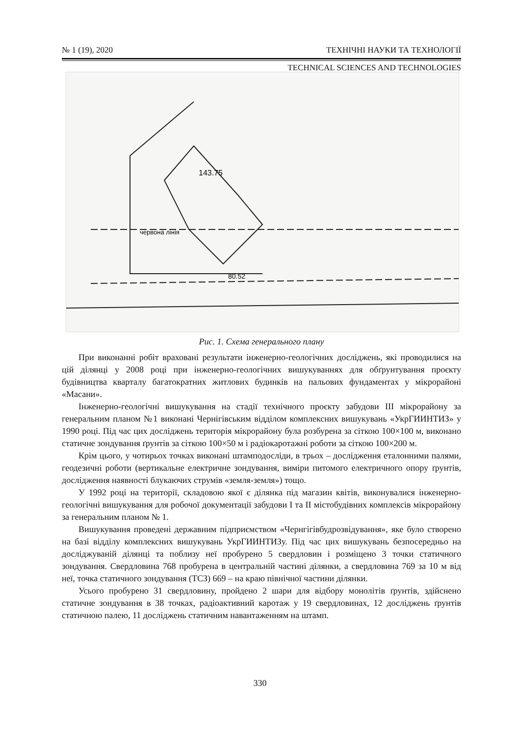№ 1 (19), 2020 ТЕХНІЧНІ НАУКИ ТА ТЕХНОЛОГІЇ
TECHNICAL SCIENCES AND TECHNOLOGIES
143.75
80.52
червона лінія
Рис. 1. Схема генерального плану
При виконанні робіт враховані результати інженерно-геологічних досліджень, які проводилися на цій ділянці у 2008 році при інженерно-геологічних вишукуваннях для обґрунтування проєкту будівництва кварталу багатократних житлових будинків на пальових фундаментах у мікрорайоні «Масани».
Інженерно-геологічні вишукування на стадії технічного проєкту забудови III мікрорайону за генеральним планом №1 виконані Чернігівським відділом комплексних вишукувань «УкрГИИНТИЗ» у 1990 році. Під час цих досліджень територія мікрорайону була розбурена за сіткою 100×100 м, виконано статичне зондування ґрунтів за сіткою 100×50 м і радіокаротажні роботи за сіткою 100×200 м.
Крім цього, у чотирьох точках виконані штамподосліди, в трьох – дослідження еталонними палями, геодезичні роботи (вертикальне електричне зондування, виміри питомого електричного опору ґрунтів, дослідження наявності блукаючих струмів «земля-земля») тощо.
У 1992 році на території, складовою якої є ділянка під магазин квітів, виконувалися інженерно-геологічні вишукування для робочої документації забудови I та II містобудівних комплексів мікрорайону за генеральним планом № 1.
Вишукування проведені державним підприємством «Чернгігівбудрозвідування», яке було створено на базі відділу комплексних вишукувань УкрГИИНТИЗу. Під час цих вишукувань безпосередньо на досліджуваній ділянці та поблизу неї пробурено 5 свердловин і розміщено 3 точки статичного зондування. Свердловина 768 пробурена в центральній частині ділянки, а свердловина 769 за 10 м від неї, точка статичного зондування (ТСЗ) 669 – на краю північної частини ділянки.
Усього пробурено 31 свердловину, пройдено 2 шари для відбору монолітів ґрунтів, здійснено статичне зондування в 38 точках, радіоактивний каротаж у 19 свердловинах, 12 досліджень ґрунтів статичною палею, 11 досліджень статичним навантаженням на штамп.
330